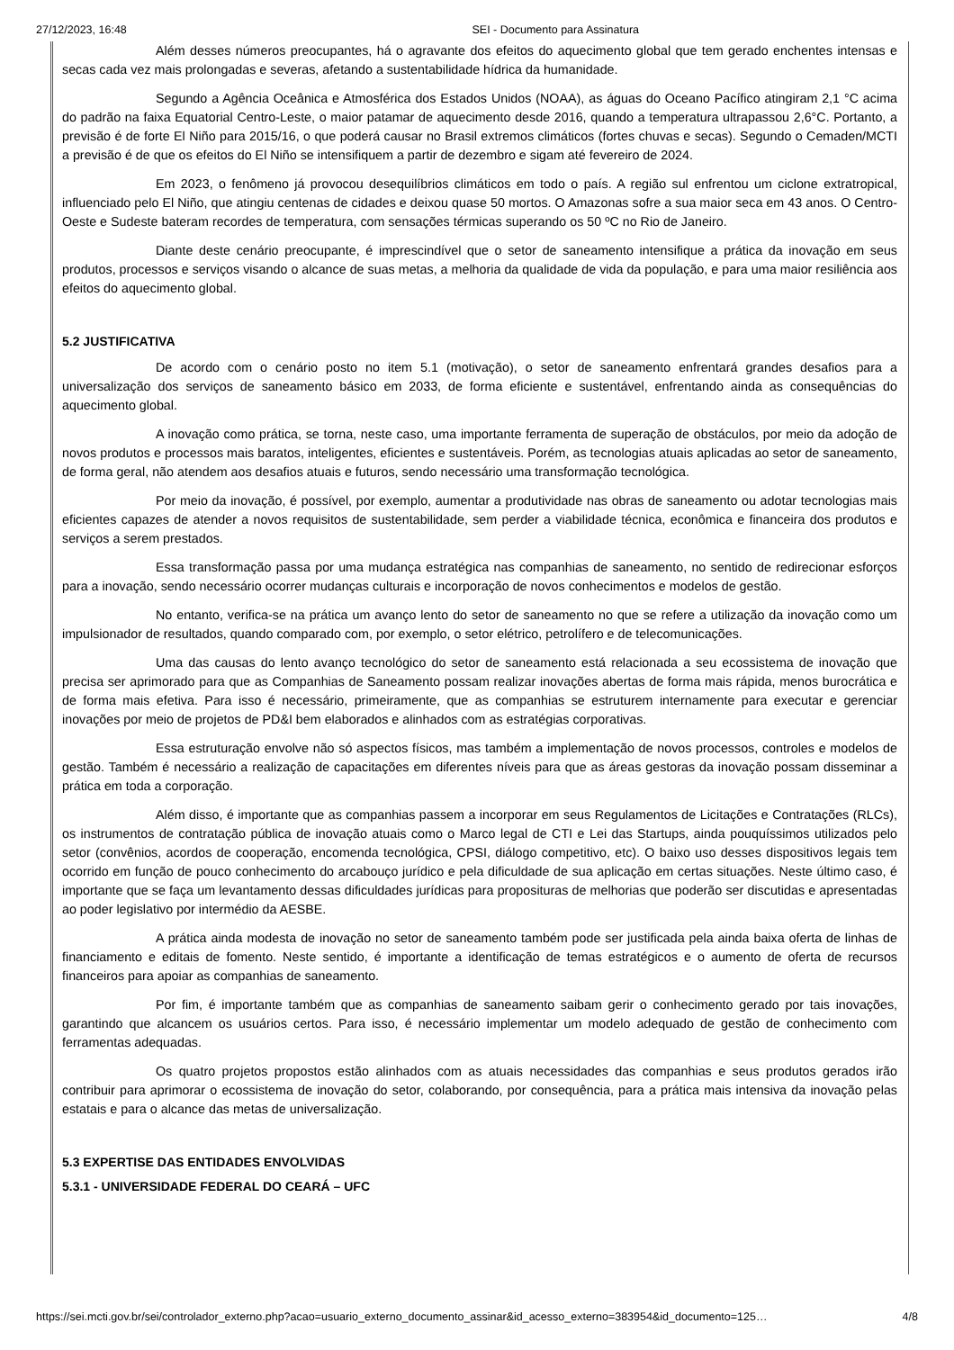27/12/2023, 16:48 SEI - Documento para Assinatura
Além desses números preocupantes, há o agravante dos efeitos do aquecimento global que tem gerado enchentes intensas e secas cada vez mais prolongadas e severas, afetando a sustentabilidade hídrica da humanidade.
Segundo a Agência Oceânica e Atmosférica dos Estados Unidos (NOAA), as águas do Oceano Pacífico atingiram 2,1 °C acima do padrão na faixa Equatorial Centro-Leste, o maior patamar de aquecimento desde 2016, quando a temperatura ultrapassou 2,6°C. Portanto, a previsão é de forte El Niño para 2015/16, o que poderá causar no Brasil extremos climáticos (fortes chuvas e secas). Segundo o Cemaden/MCTI a previsão é de que os efeitos do El Niño se intensifiquem a partir de dezembro e sigam até fevereiro de 2024.
Em 2023, o fenômeno já provocou desequilíbrios climáticos em todo o país. A região sul enfrentou um ciclone extratropical, influenciado pelo El Niño, que atingiu centenas de cidades e deixou quase 50 mortos. O Amazonas sofre a sua maior seca em 43 anos. O Centro-Oeste e Sudeste bateram recordes de temperatura, com sensações térmicas superando os 50 ºC no Rio de Janeiro.
Diante deste cenário preocupante, é imprescindível que o setor de saneamento intensifique a prática da inovação em seus produtos, processos e serviços visando o alcance de suas metas, a melhoria da qualidade de vida da população, e para uma maior resiliência aos efeitos do aquecimento global.
5.2 JUSTIFICATIVA
De acordo com o cenário posto no item 5.1 (motivação), o setor de saneamento enfrentará grandes desafios para a universalização dos serviços de saneamento básico em 2033, de forma eficiente e sustentável, enfrentando ainda as consequências do aquecimento global.
A inovação como prática, se torna, neste caso, uma importante ferramenta de superação de obstáculos, por meio da adoção de novos produtos e processos mais baratos, inteligentes, eficientes e sustentáveis. Porém, as tecnologias atuais aplicadas ao setor de saneamento, de forma geral, não atendem aos desafios atuais e futuros, sendo necessário uma transformação tecnológica.
Por meio da inovação, é possível, por exemplo, aumentar a produtividade nas obras de saneamento ou adotar tecnologias mais eficientes capazes de atender a novos requisitos de sustentabilidade, sem perder a viabilidade técnica, econômica e financeira dos produtos e serviços a serem prestados.
Essa transformação passa por uma mudança estratégica nas companhias de saneamento, no sentido de redirecionar esforços para a inovação, sendo necessário ocorrer mudanças culturais e incorporação de novos conhecimentos e modelos de gestão.
No entanto, verifica-se na prática um avanço lento do setor de saneamento no que se refere a utilização da inovação como um impulsionador de resultados, quando comparado com, por exemplo, o setor elétrico, petrolífero e de telecomunicações.
Uma das causas do lento avanço tecnológico do setor de saneamento está relacionada a seu ecossistema de inovação que precisa ser aprimorado para que as Companhias de Saneamento possam realizar inovações abertas de forma mais rápida, menos burocrática e de forma mais efetiva. Para isso é necessário, primeiramente, que as companhias se estruturem internamente para executar e gerenciar inovações por meio de projetos de PD&I bem elaborados e alinhados com as estratégias corporativas.
Essa estruturação envolve não só aspectos físicos, mas também a implementação de novos processos, controles e modelos de gestão. Também é necessário a realização de capacitações em diferentes níveis para que as áreas gestoras da inovação possam disseminar a prática em toda a corporação.
Além disso, é importante que as companhias passem a incorporar em seus Regulamentos de Licitações e Contratações (RLCs), os instrumentos de contratação pública de inovação atuais como o Marco legal de CTI e Lei das Startups, ainda pouquíssimos utilizados pelo setor (convênios, acordos de cooperação, encomenda tecnológica, CPSI, diálogo competitivo, etc). O baixo uso desses dispositivos legais tem ocorrido em função de pouco conhecimento do arcabouço jurídico e pela dificuldade de sua aplicação em certas situações. Neste último caso, é importante que se faça um levantamento dessas dificuldades jurídicas para proposituras de melhorias que poderão ser discutidas e apresentadas ao poder legislativo por intermédio da AESBE.
A prática ainda modesta de inovação no setor de saneamento também pode ser justificada pela ainda baixa oferta de linhas de financiamento e editais de fomento. Neste sentido, é importante a identificação de temas estratégicos e o aumento de oferta de recursos financeiros para apoiar as companhias de saneamento.
Por fim, é importante também que as companhias de saneamento saibam gerir o conhecimento gerado por tais inovações, garantindo que alcancem os usuários certos. Para isso, é necessário implementar um modelo adequado de gestão de conhecimento com ferramentas adequadas.
Os quatro projetos propostos estão alinhados com as atuais necessidades das companhias e seus produtos gerados irão contribuir para aprimorar o ecossistema de inovação do setor, colaborando, por consequência, para a prática mais intensiva da inovação pelas estatais e para o alcance das metas de universalização.
5.3 EXPERTISE DAS ENTIDADES ENVOLVIDAS
5.3.1 - UNIVERSIDADE FEDERAL DO CEARÁ – UFC
https://sei.mcti.gov.br/sei/controlador_externo.php?acao=usuario_externo_documento_assinar&id_acesso_externo=383954&id_documento=125… 4/8